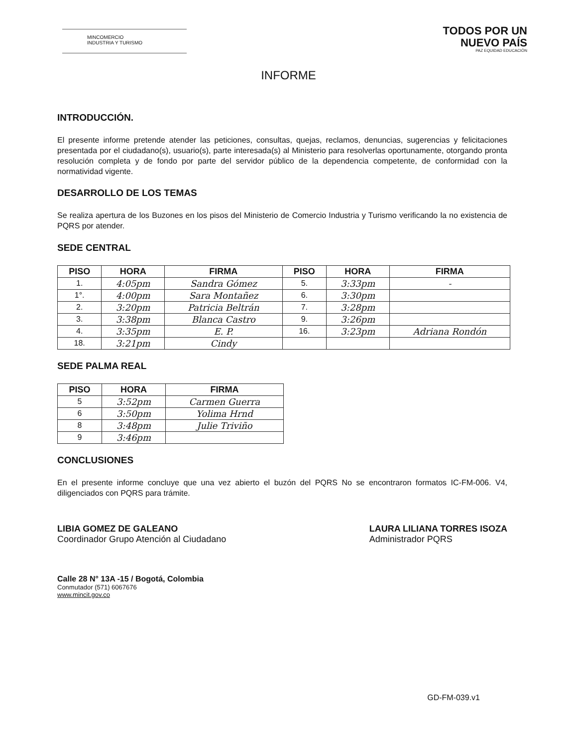MINCOMERCIO
INDUSTRIA Y TURISMO
TODOS POR UN
NUEVO PAÍS
PAZ EQUIDAD EDUCACIÓN
INFORME
INTRODUCCIÓN.
El presente informe pretende atender las peticiones, consultas, quejas, reclamos, denuncias, sugerencias y felicitaciones presentada por el ciudadano(s), usuario(s), parte interesada(s) al Ministerio para resolverlas oportunamente, otorgando pronta resolución completa y de fondo por parte del servidor público de la dependencia competente, de conformidad con la normatividad vigente.
DESARROLLO DE LOS TEMAS
Se realiza apertura de los Buzones en los pisos del Ministerio de Comercio Industria y Turismo verificando la no existencia de PQRS por atender.
SEDE CENTRAL
| PISO | HORA | FIRMA | PISO | HORA | FIRMA |
| --- | --- | --- | --- | --- | --- |
| 1. | 4:05pm | Sandra Gómez | 5. | 3:33pm | - |
| 1°. | 4:00pm | Sara Montañez | 6. | 3:30pm | |
| 2. | 3:20pm | Patricia Beltrán | 7. | 3:28pm | |
| 3. | 3:38pm | Blanca Castro | 9. | 3:26pm | |
| 4. | 3:35pm | E. P. | 16. | 3:23pm | Adriana Rondón |
| 18. | 3:21pm | Cindy | | | |
SEDE PALMA REAL
| PISO | HORA | FIRMA |
| --- | --- | --- |
| 5 | 3:52pm | Carmen Guerra |
| 6 | 3:50pm | Yolima Hrnd |
| 8 | 3:48pm | Julie Triviño |
| 9 | 3:46pm | |
CONCLUSIONES
En el presente informe concluye que una vez abierto el buzón del PQRS No se encontraron formatos IC-FM-006. V4, diligenciados con PQRS para trámite.
LIBIA GOMEZ DE GALEANO
Coordinador Grupo Atención al Ciudadano
LAURA LILIANA TORRES ISOZA
Administrador PQRS
Calle 28 N° 13A -15 / Bogotá, Colombia
Conmutador (571) 6067676
www.mincit.gov.co
GD-FM-039.v1